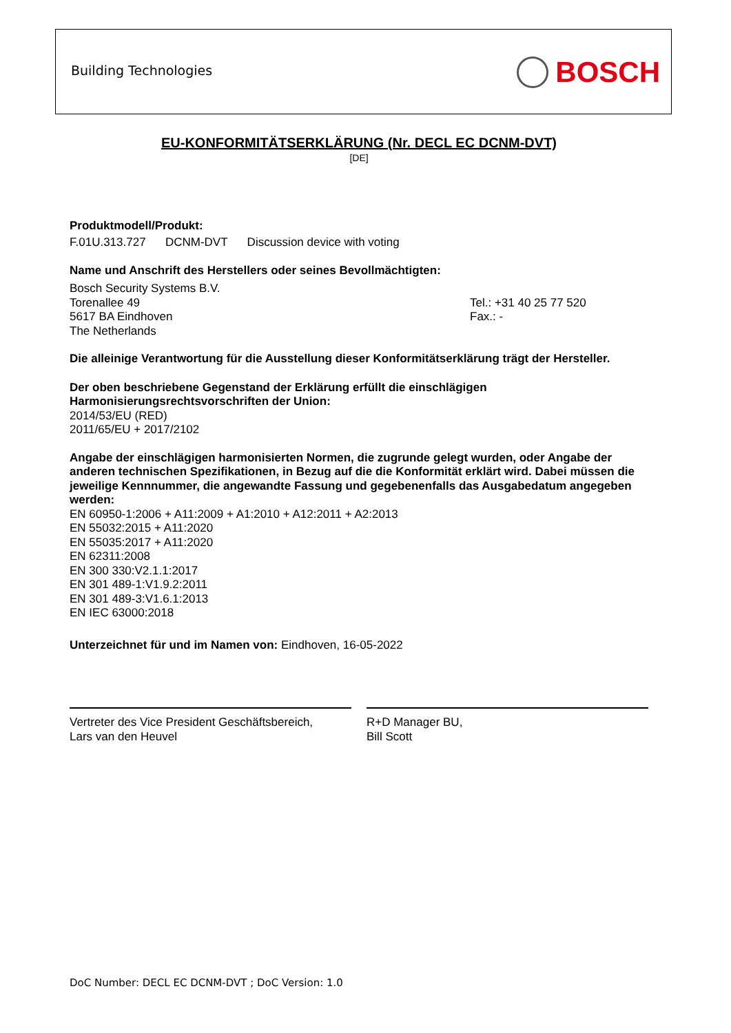Building Technologies BOSCH
EU-KONFORMITÄTSERKLÄRUNG (Nr. DECL EC DCNM-DVT)
[DE]
Produktmodell/Produkt:
F.01U.313.727 DCNM-DVT Discussion device with voting
Name und Anschrift des Herstellers oder seines Bevollmächtigten:
Bosch Security Systems B.V.
Torenallee 49
5617 BA Eindhoven
The Netherlands
Tel.: +31 40 25 77 520
Fax.: -
Die alleinige Verantwortung für die Ausstellung dieser Konformitätserklärung trägt der Hersteller.
Der oben beschriebene Gegenstand der Erklärung erfüllt die einschlägigen
Harmonisierungsrechtsvorschriften der Union:
2014/53/EU (RED)
2011/65/EU + 2017/2102
Angabe der einschlägigen harmonisierten Normen, die zugrunde gelegt wurden, oder Angabe der anderen technischen Spezifikationen, in Bezug auf die die Konformität erklärt wird. Dabei müssen die jeweilige Kennnummer, die angewandte Fassung und gegebenenfalls das Ausgabedatum angegeben werden:
EN 60950-1:2006 + A11:2009 + A1:2010 + A12:2011 + A2:2013
EN 55032:2015 + A11:2020
EN 55035:2017 + A11:2020
EN 62311:2008
EN 300 330:V2.1.1:2017
EN 301 489-1:V1.9.2:2011
EN 301 489-3:V1.6.1:2013
EN IEC 63000:2018
Unterzeichnet für und im Namen von: Eindhoven, 16-05-2022
Vertreter des Vice President Geschäftsbereich,
Lars van den Heuvel
R+D Manager BU,
Bill Scott
DoC Number: DECL EC DCNM-DVT ; DoC Version: 1.0